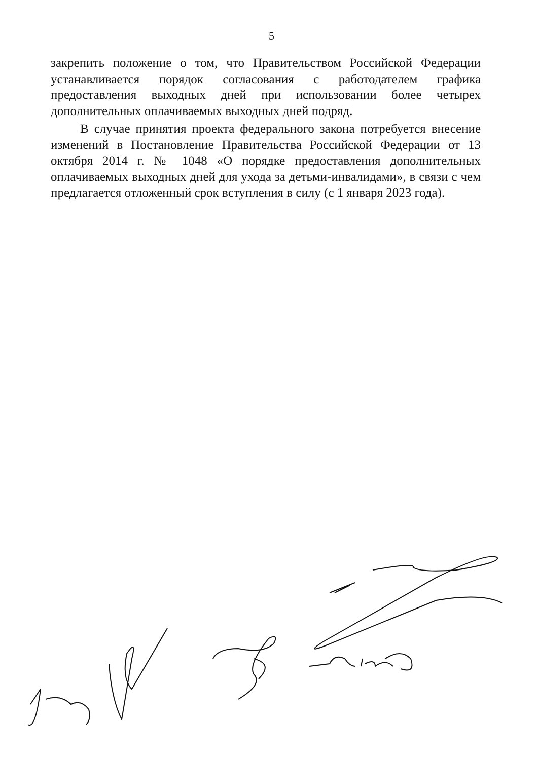5
закрепить положение о том, что Правительством Российской Федерации устанавливается порядок согласования с работодателем графика предоставления выходных дней при использовании более четырех дополнительных оплачиваемых выходных дней подряд.
В случае принятия проекта федерального закона потребуется внесение изменений в Постановление Правительства Российской Федерации от 13 октября 2014 г. № 1048 «О порядке предоставления дополнительных оплачиваемых выходных дней для ухода за детьми-инвалидами», в связи с чем предлагается отложенный срок вступления в силу (с 1 января 2023 года).